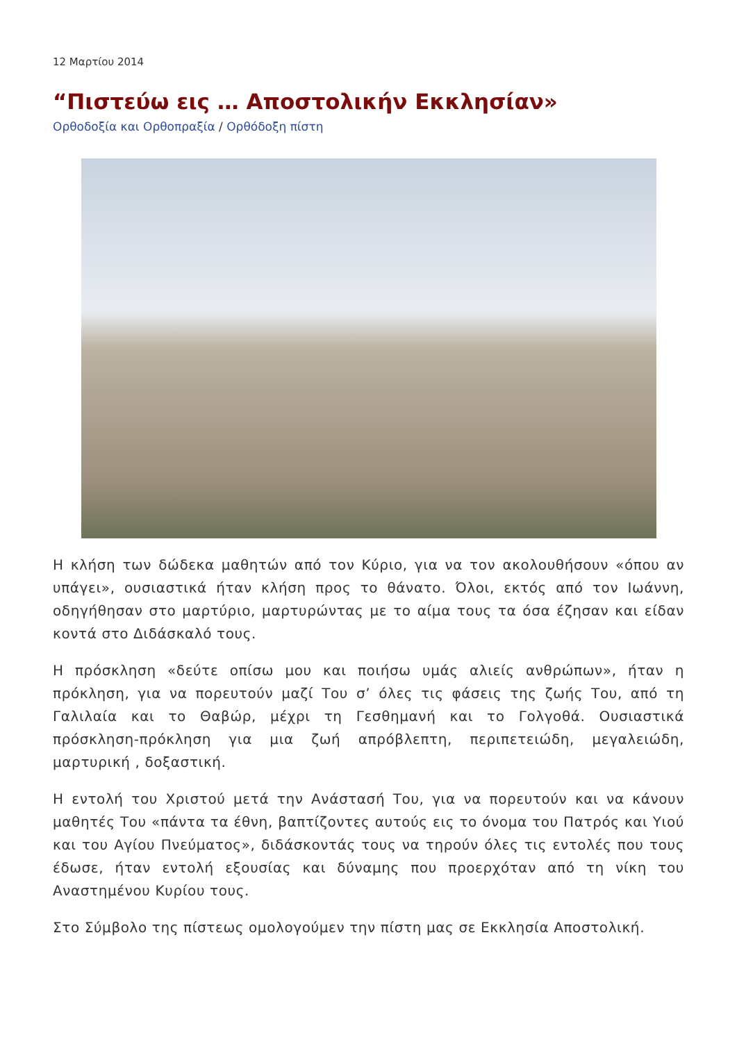12 Μαρτίου 2014
“Πιστεύω εις … Αποστολικήν Εκκλησίαν»
Ορθοδοξία και Ορθοπραξία / Ορθόδοξη πίστη
Η κλήση των δώδεκα μαθητών από τον Κύριο, για να τον ακολουθήσουν «όπου αν υπάγει», ουσιαστικά ήταν κλήση προς το θάνατο. Όλοι, εκτός από τον Ιωάννη, οδηγήθησαν στο μαρτύριο, μαρτυρώντας με το αίμα τους τα όσα έζησαν και είδαν κοντά στο Διδάσκαλό τους.
Η πρόσκληση «δεύτε οπίσω μου και ποιήσω υμάς αλιείς ανθρώπων», ήταν η πρόκληση, για να πορευτούν μαζί Του σ’ όλες τις φάσεις της ζωής Του, από τη Γαλιλαία και το Θαβώρ, μέχρι τη Γεσθημανή και το Γολγοθά. Ουσιαστικά πρόσκληση-πρόκληση για μια ζωή απρόβλεπτη, περιπετειώδη, μεγαλειώδη, μαρτυρική , δοξαστική.
Η εντολή του Χριστού μετά την Ανάστασή Του, για να πορευτούν και να κάνουν μαθητές Του «πάντα τα έθνη, βαπτίζοντες αυτούς εις το όνομα του Πατρός και Υιού και του Αγίου Πνεύματος», διδάσκοντάς τους να τηρούν όλες τις εντολές που τους έδωσε, ήταν εντολή εξουσίας και δύναμης που προερχόταν από τη νίκη του Αναστημένου Κυρίου τους.
Στο Σύμβολο της πίστεως ομολογούμεν την πίστη μας σε Εκκλησία Αποστολική.